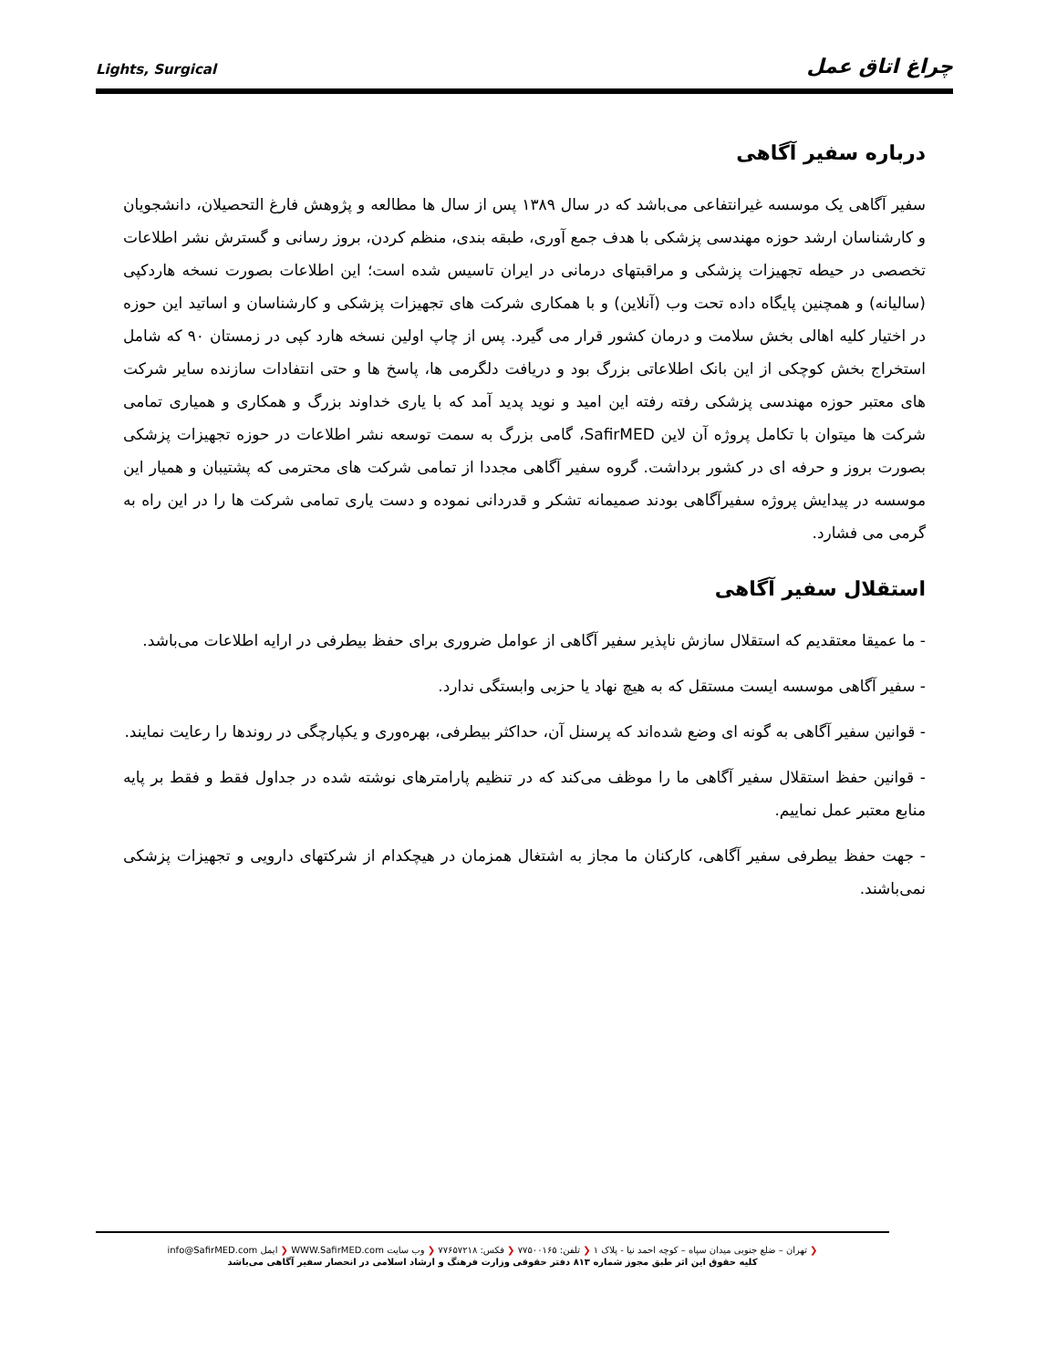Lights, Surgical چراغ اتاق عمل
درباره سفیر آگاهی
سفیر آگاهی یک موسسه غیرانتفاعی می‌باشد که در سال ۱۳۸۹ پس از سال ها مطالعه و پژوهش فارغ التحصیلان، دانشجویان و کارشناسان ارشد حوزه مهندسی پزشکی با هدف جمع آوری، طبقه بندی، منظم کردن، بروز رسانی و گسترش نشر اطلاعات تخصصی در حیطه تجهیزات پزشکی و مراقبتهای درمانی در ایران تاسیس شده است؛ این اطلاعات بصورت نسخه هاردکپی (سالیانه) و همچنین پایگاه داده تحت وب (آنلاین) و با همکاری شرکت های تجهیزات پزشکی و کارشناسان و اساتید این حوزه در اختیار کلیه اهالی بخش سلامت و درمان کشور قرار می گیرد. پس از چاپ اولین نسخه هارد کپی در زمستان ۹۰ که شامل استخراج بخش کوچکی از این بانک اطلاعاتی بزرگ بود و دریافت دلگرمی ها، پاسخ ها و حتی انتفادات سازنده سایر شرکت های معتبر حوزه مهندسی پزشکی رفته رفته این امید و نوید پدید آمد که با یاری خداوند بزرگ و همکاری و همیاری تمامی شرکت ها میتوان با تکامل پروژه آن لاین SafirMED، گامی بزرگ به سمت توسعه نشر اطلاعات در حوزه تجهیزات پزشکی بصورت بروز و حرفه ای در کشور برداشت. گروه سفیر آگاهی مجددا از تمامی شرکت های محترمی که پشتیبان و همیار این موسسه در پیدایش پروژه سفیرآگاهی بودند صمیمانه تشکر و قدردانی نموده و دست یاری تمامی شرکت ها را در این راه به گرمی می فشارد.
استقلال سفیر آگاهی
- ما عمیقا معتقدیم که استقلال سازش ناپذیر سفیر آگاهی از عوامل ضروری برای حفظ بیطرفی در ارایه اطلاعات می‌باشد.
- سفیر آگاهی موسسه ایست مستقل که به هیچ نهاد یا حزبی وابستگی ندارد.
- قوانین سفیر آگاهی به گونه ای وضع شده‌اند که پرسنل آن، حداکثر بیطرفی، بهره‌وری و یکپارچگی در روندها را رعایت نمایند.
- قوانین حفظ استقلال سفیر آگاهی ما را موظف می‌کند که در تنظیم پارامترهای نوشته شده در جداول فقط و فقط بر پایه منابع معتبر عمل نماییم.
- جهت حفظ بیطرفی سفیر آگاهی، کارکنان ما مجاز به اشتغال همزمان در هیچکدام از شرکتهای دارویی و تجهیزات پزشکی نمی‌باشند.
❮ تهران – ضلع جنوبی میدان سپاه – کوچه احمد نیا - پلاک ۱ ❮ تلفن: ۷۷۵۰۰۱۶۵ ❮ فکس: ۷۷۶۵۷۲۱۸ ❮ وب سایت WWW.SafirMED.com ❮ ایمل info@SafirMED.com
کلیه حقوق این اثر طبق مجوز شماره ۸۱۳ دفتر حقوقی وزارت فرهنگ و ارشاد اسلامی در انحصار سفیر آگاهی می‌باشد